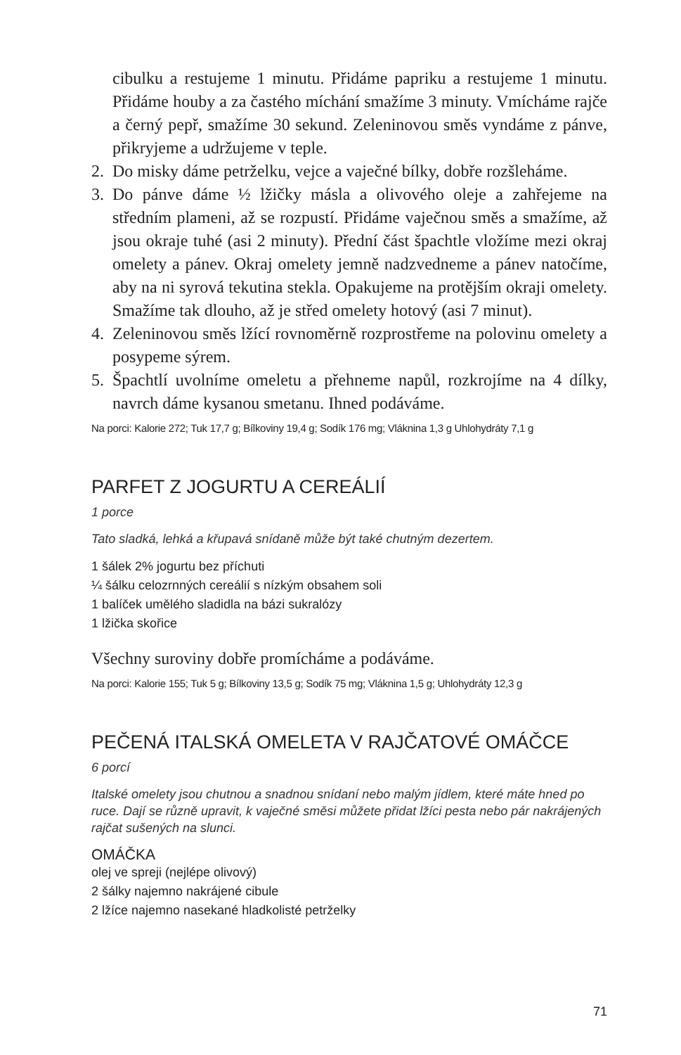cibulku a restujeme 1 minutu. Přidáme papriku a restujeme 1 minutu. Přidáme houby a za častého míchání smažíme 3 minuty. Vmícháme rajče a černý pepř, smažíme 30 sekund. Zeleninovou směs vyndáme z pánve, přikryjeme a udržujeme v teple.
2. Do misky dáme petrželku, vejce a vaječné bílky, dobře rozšleháme.
3. Do pánve dáme ½ lžičky másla a olivového oleje a zahřejeme na středním plameni, až se rozpustí. Přidáme vaječnou směs a smažíme, až jsou okraje tuhé (asi 2 minuty). Přední část špachtle vložíme mezi okraj omelety a pánev. Okraj omelety jemně nadzvedneme a pánev natočíme, aby na ni syrová tekutina stekla. Opakujeme na protějším okraji omelety. Smažíme tak dlouho, až je střed omelety hotový (asi 7 minut).
4. Zeleninovou směs lžící rovnoměrně rozprostřeme na polovinu omelety a posypeme sýrem.
5. Špachtlí uvolníme omeletu a přehneme napůl, rozkrojíme na 4 dílky, navrch dáme kysanou smetanu. Ihned podáváme.
Na porci: Kalorie 272; Tuk 17,7 g; Bílkoviny 19,4 g; Sodík 176 mg; Vláknina 1,3 g Uhlohydráty 7,1 g
PARFET Z JOGURTU A CEREÁLIÍ
1 porce
Tato sladká, lehká a křupavá snídaně může být také chutným dezertem.
1 šálek 2% jogurtu bez příchuti
¼ šálku celozrnných cereálií s nízkým obsahem soli
1 balíček umělého sladidla na bázi sukralózy
1 lžička skořice
Všechny suroviny dobře promícháme a podáváme.
Na porci: Kalorie 155; Tuk 5 g; Bílkoviny 13,5 g; Sodík 75 mg; Vláknina 1,5 g; Uhlohydráty 12,3 g
PEČENÁ ITALSKÁ OMELETA V RAJČATOVÉ OMÁČCE
6 porcí
Italské omelety jsou chutnou a snadnou snídaní nebo malým jídlem, které máte hned po ruce. Dají se různě upravit, k vaječné směsi můžete přidat lžíci pesta nebo pár nakrájených rajčat sušených na slunci.
OMÁČKA
olej ve spreji (nejlépe olivový)
2 šálky najemno nakrájené cibule
2 lžíce najemno nasekané hladkolisté petrželky
71